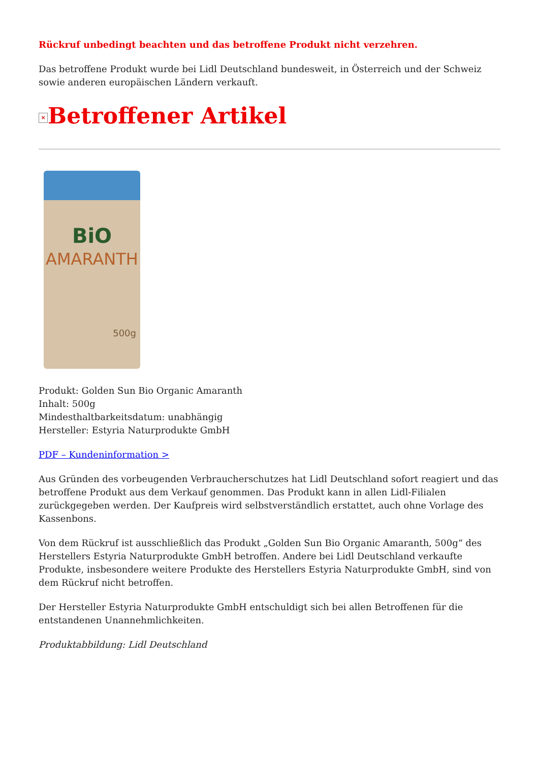Rückruf unbedingt beachten und das betroffene Produkt nicht verzehren.
Das betroffene Produkt wurde bei Lidl Deutschland bundesweit, in Österreich und der Schweiz sowie anderen europäischen Ländern verkauft.
× Betroffener Artikel
BiO
AMARANTH
500g
Produkt: Golden Sun Bio Organic Amaranth
Inhalt: 500g
Mindesthaltbarkeitsdatum: unabhängig
Hersteller: Estyria Naturprodukte GmbH
PDF – Kundeninformation >
Aus Gründen des vorbeugenden Verbraucherschutzes hat Lidl Deutschland sofort reagiert und das betroffene Produkt aus dem Verkauf genommen. Das Produkt kann in allen Lidl-Filialen zurückgegeben werden. Der Kaufpreis wird selbstverständlich erstattet, auch ohne Vorlage des Kassenbons.
Von dem Rückruf ist ausschließlich das Produkt „Golden Sun Bio Organic Amaranth, 500g“ des Herstellers Estyria Naturprodukte GmbH betroffen. Andere bei Lidl Deutschland verkaufte Produkte, insbesondere weitere Produkte des Herstellers Estyria Naturprodukte GmbH, sind von dem Rückruf nicht betroffen.
Der Hersteller Estyria Naturprodukte GmbH entschuldigt sich bei allen Betroffenen für die entstandenen Unannehmlichkeiten.
Produktabbildung: Lidl Deutschland